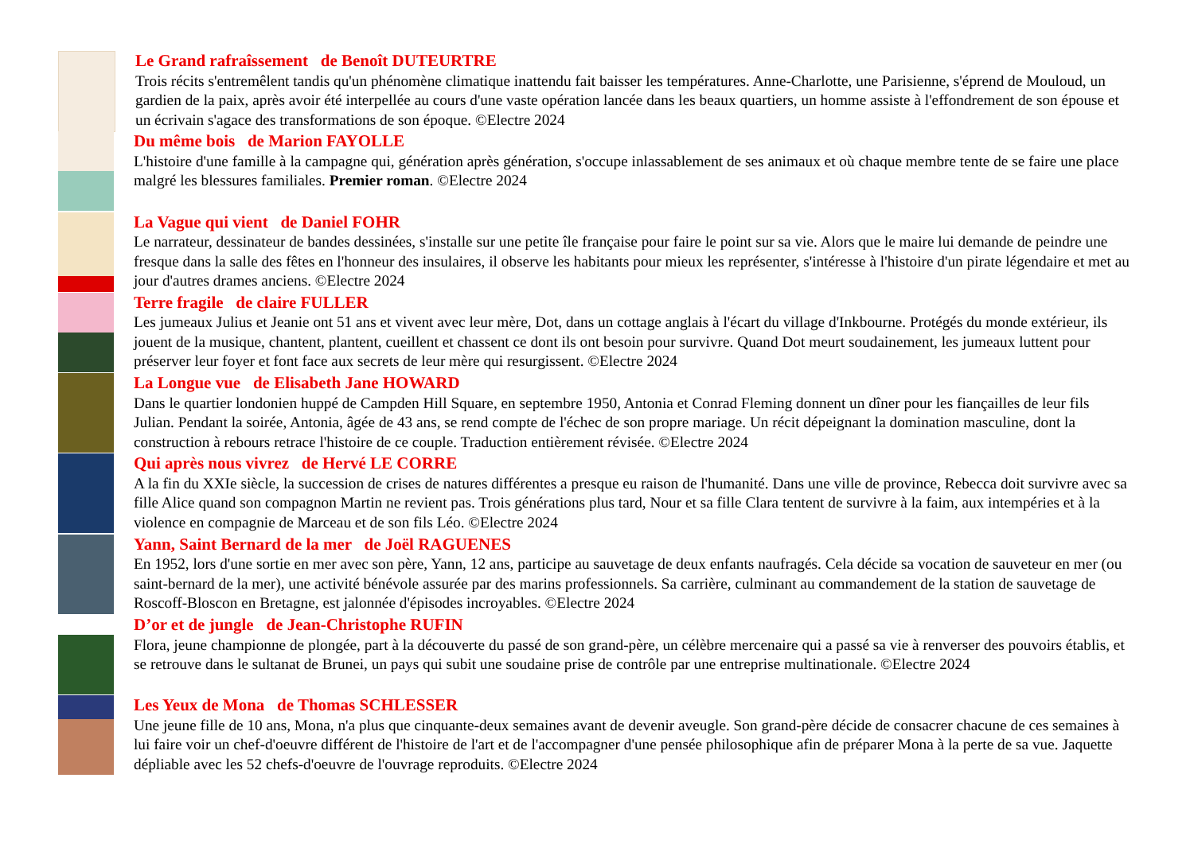Le Grand rafraîssement de Benoît DUTEURTRE
Trois récits s'entremêlent tandis qu'un phénomène climatique inattendu fait baisser les températures. Anne-Charlotte, une Parisienne, s'éprend de Mouloud, un gardien de la paix, après avoir été interpellée au cours d'une vaste opération lancée dans les beaux quartiers, un homme assiste à l'effondrement de son épouse et un écrivain s'agace des transformations de son époque. ©Electre 2024
Du même bois de Marion FAYOLLE
L'histoire d'une famille à la campagne qui, génération après génération, s'occupe inlassablement de ses animaux et où chaque membre tente de se faire une place malgré les blessures familiales. Premier roman. ©Electre 2024
La Vague qui vient de Daniel FOHR
Le narrateur, dessinateur de bandes dessinées, s'installe sur une petite île française pour faire le point sur sa vie. Alors que le maire lui demande de peindre une fresque dans la salle des fêtes en l'honneur des insulaires, il observe les habitants pour mieux les représenter, s'intéresse à l'histoire d'un pirate légendaire et met au jour d'autres drames anciens. ©Electre 2024
Terre fragile de claire FULLER
Les jumeaux Julius et Jeanie ont 51 ans et vivent avec leur mère, Dot, dans un cottage anglais à l'écart du village d'Inkbourne. Protégés du monde extérieur, ils jouent de la musique, chantent, plantent, cueillent et chassent ce dont ils ont besoin pour survivre. Quand Dot meurt soudainement, les jumeaux luttent pour préserver leur foyer et font face aux secrets de leur mère qui resurgissent. ©Electre 2024
La Longue vue de Elisabeth Jane HOWARD
Dans le quartier londonien huppé de Campden Hill Square, en septembre 1950, Antonia et Conrad Fleming donnent un dîner pour les fiançailles de leur fils Julian. Pendant la soirée, Antonia, âgée de 43 ans, se rend compte de l'échec de son propre mariage. Un récit dépeignant la domination masculine, dont la construction à rebours retrace l'histoire de ce couple. Traduction entièrement révisée. ©Electre 2024
Qui après nous vivrez de Hervé LE CORRE
A la fin du XXIe siècle, la succession de crises de natures différentes a presque eu raison de l'humanité. Dans une ville de province, Rebecca doit survivre avec sa fille Alice quand son compagnon Martin ne revient pas. Trois générations plus tard, Nour et sa fille Clara tentent de survivre à la faim, aux intempéries et à la violence en compagnie de Marceau et de son fils Léo. ©Electre 2024
Yann, Saint Bernard de la mer de Joël RAGUENES
En 1952, lors d'une sortie en mer avec son père, Yann, 12 ans, participe au sauvetage de deux enfants naufragés. Cela décide sa vocation de sauveteur en mer (ou saint-bernard de la mer), une activité bénévole assurée par des marins professionnels. Sa carrière, culminant au commandement de la station de sauvetage de Roscoff-Bloscon en Bretagne, est jalonnée d'épisodes incroyables. ©Electre 2024
D’or et de jungle de Jean-Christophe RUFIN
Flora, jeune championne de plongée, part à la découverte du passé de son grand-père, un célèbre mercenaire qui a passé sa vie à renverser des pouvoirs établis, et se retrouve dans le sultanat de Brunei, un pays qui subit une soudaine prise de contrôle par une entreprise multinationale. ©Electre 2024
Les Yeux de Mona de Thomas SCHLESSER
Une jeune fille de 10 ans, Mona, n'a plus que cinquante-deux semaines avant de devenir aveugle. Son grand-père décide de consacrer chacune de ces semaines à lui faire voir un chef-d'oeuvre différent de l'histoire de l'art et de l'accompagner d'une pensée philosophique afin de préparer Mona à la perte de sa vue. Jaquette dépliable avec les 52 chefs-d'oeuvre de l'ouvrage reproduits. ©Electre 2024